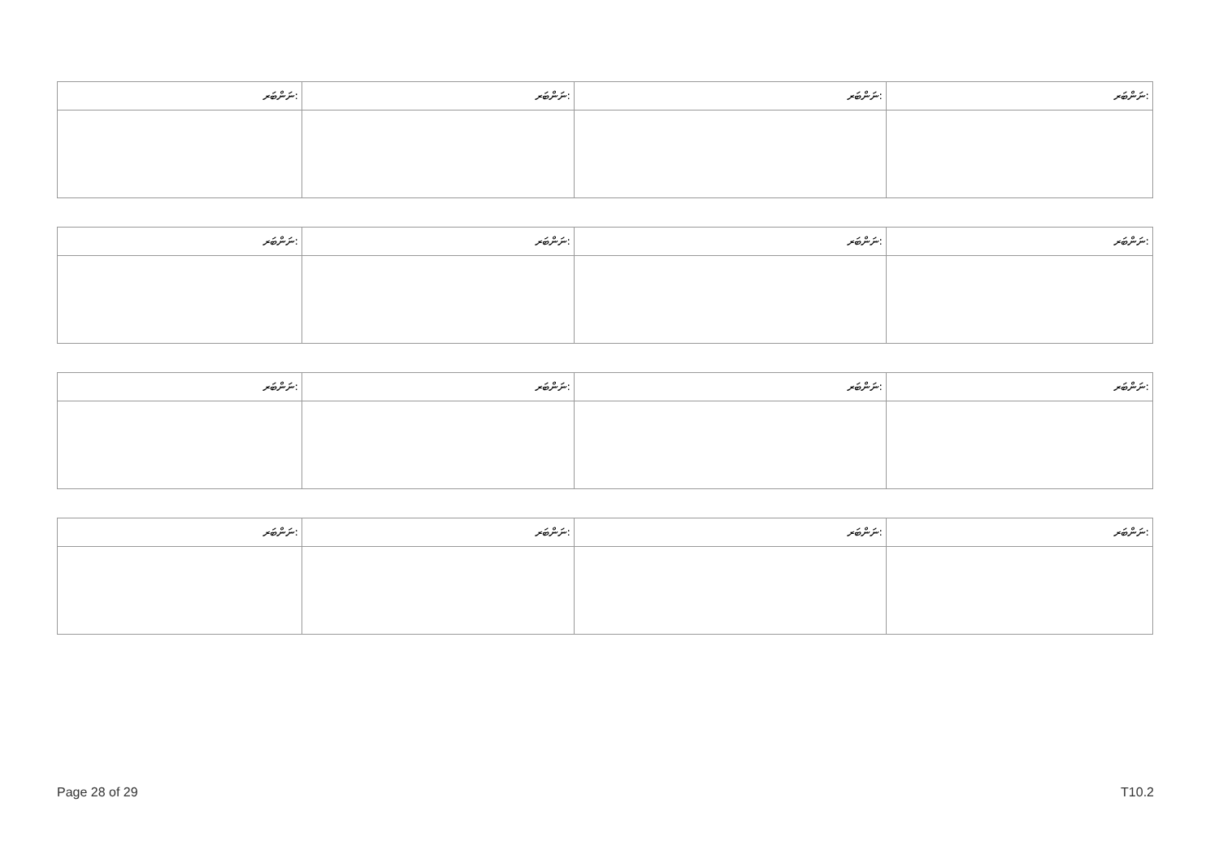| ނަންބަރ: | ނަންބަރ: | ނަންބަރ: | ނަންބަރ: |
| --- | --- | --- | --- |
| ނަންބަރ: | ނަންބަރ: | ނަންބަރ: | ނަންބަރ: |
| --- | --- | --- | --- |
| ނަންބަރ: | ނަންބަރ: | ނަންބަރ: | ނަންބަރ: |
| --- | --- | --- | --- |
| ނަންބަރ: | ނަންބަރ: | ނަންބަރ: | ނަންބަރ: |
| --- | --- | --- | --- |
Page 28 of 29 T10.2